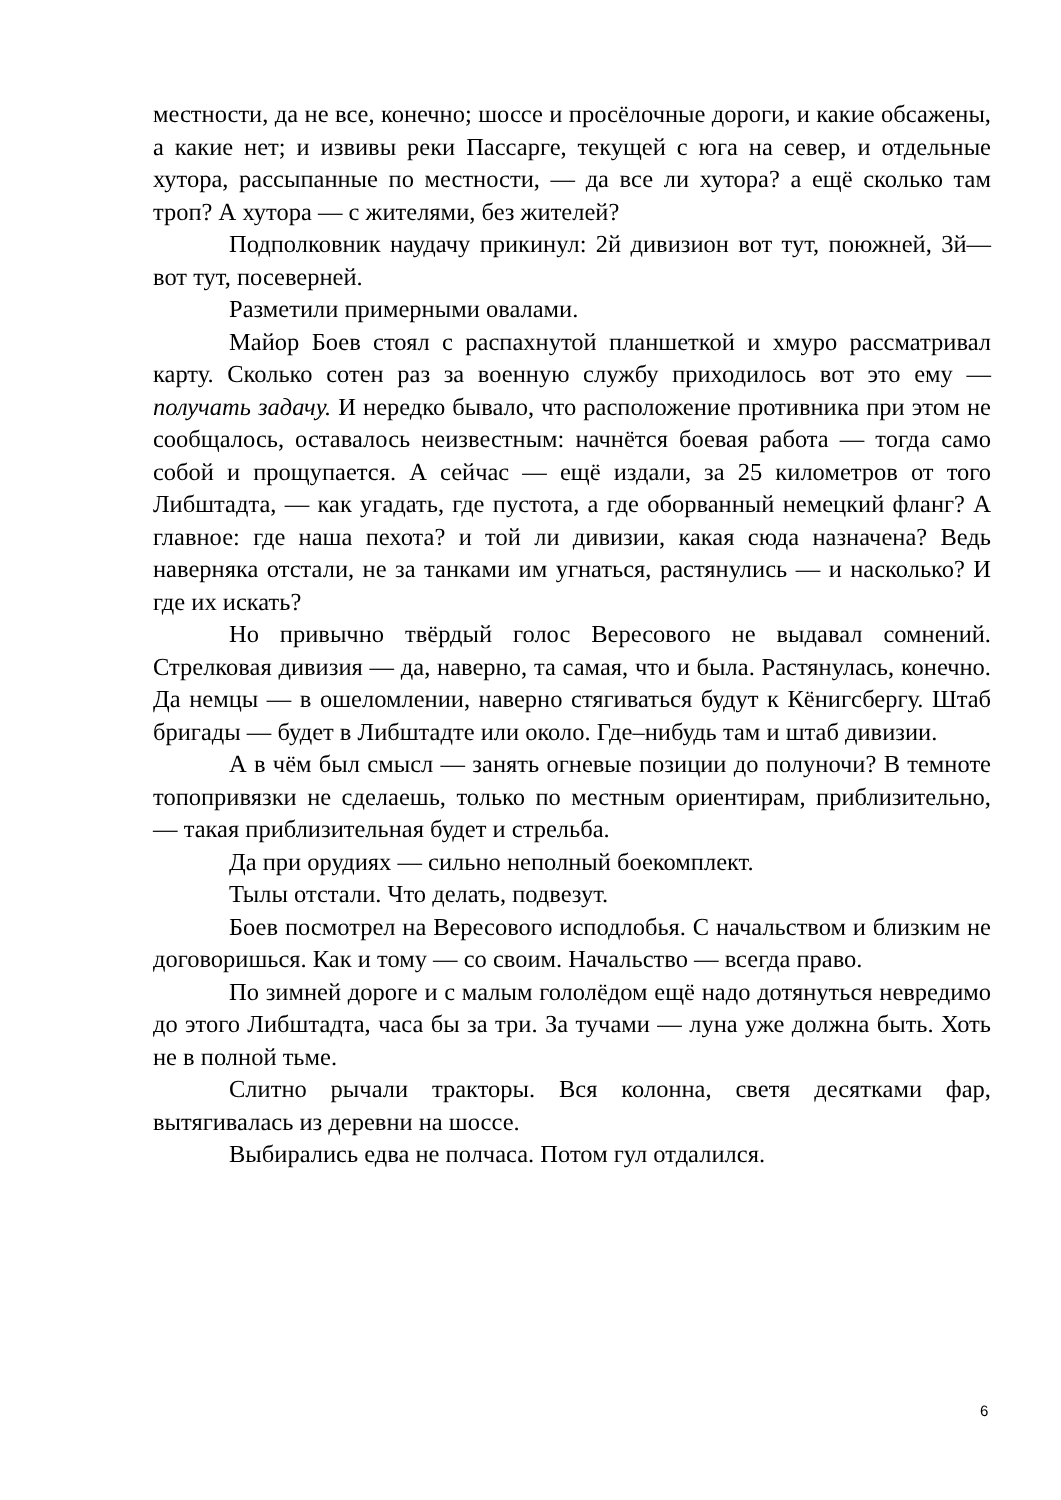местности, да не все, конечно; шоссе и просёлочные дороги, и какие обсажены, а какие нет; и извивы реки Пассарге, текущей с юга на север, и отдельные хутора, рассыпанные по местности, — да все ли хутора? а ещё сколько там троп? А хутора — с жителями, без жителей?
Подполковник наудачу прикинул: 2й дивизион вот тут, поюжней, 3й— вот тут, посеверней.
Разметили примерными овалами.
Майор Боев стоял с распахнутой планшеткой и хмуро рассматривал карту. Сколько сотен раз за военную службу приходилось вот это ему — получать задачу. И нередко бывало, что расположение противника при этом не сообщалось, оставалось неизвестным: начнётся боевая работа — тогда само собой и прощупается. А сейчас — ещё издали, за 25 километров от того Либштадта, — как угадать, где пустота, а где оборванный немецкий фланг? А главное: где наша пехота? и той ли дивизии, какая сюда назначена? Ведь наверняка отстали, не за танками им угнаться, растянулись — и насколько? И где их искать?
Но привычно твёрдый голос Вересового не выдавал сомнений. Стрелковая дивизия — да, наверно, та самая, что и была. Растянулась, конечно. Да немцы — в ошеломлении, наверно стягиваться будут к Кёнигсбергу. Штаб бригады — будет в Либштадте или около. Где–нибудь там и штаб дивизии.
А в чём был смысл — занять огневые позиции до полуночи? В темноте топопривязки не сделаешь, только по местным ориентирам, приблизительно, — такая приблизительная будет и стрельба.
Да при орудиях — сильно неполный боекомплект.
Тылы отстали. Что делать, подвезут.
Боев посмотрел на Вересового исподлобья. С начальством и близким не договоришься. Как и тому — со своим. Начальство — всегда право.
По зимней дороге и с малым гололёдом ещё надо дотянуться невредимо до этого Либштадта, часа бы за три. За тучами — луна уже должна быть. Хоть не в полной тьме.
Слитно рычали тракторы. Вся колонна, светя десятками фар, вытягивалась из деревни на шоссе.
Выбирались едва не полчаса. Потом гул отдалился.
6